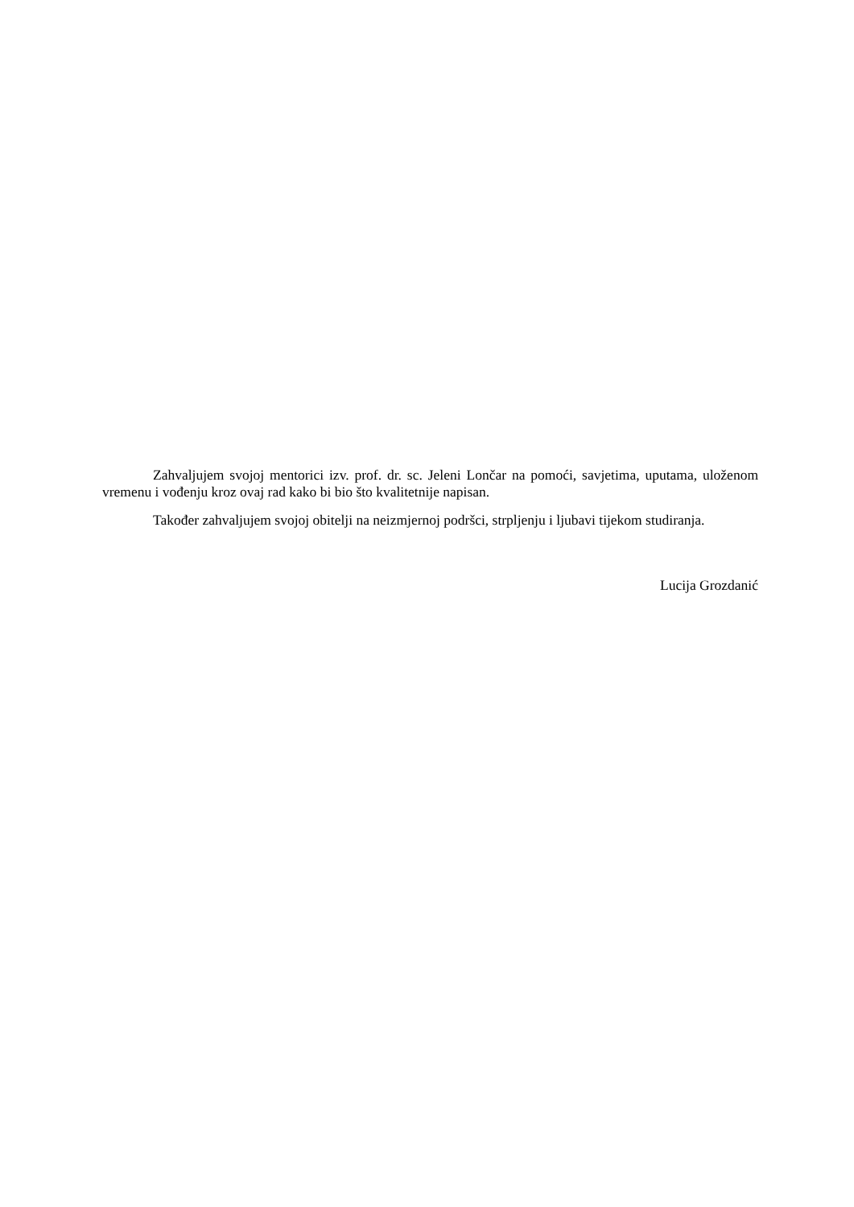Zahvaljujem svojoj mentorici izv. prof. dr. sc. Jeleni Lončar na pomoći, savjetima, uputama, uloženom vremenu i vođenju kroz ovaj rad kako bi bio što kvalitetnije napisan.
Također zahvaljujem svojoj obitelji na neizmjernoj podršci, strpljenju i ljubavi tijekom studiranja.
Lucija Grozdanić